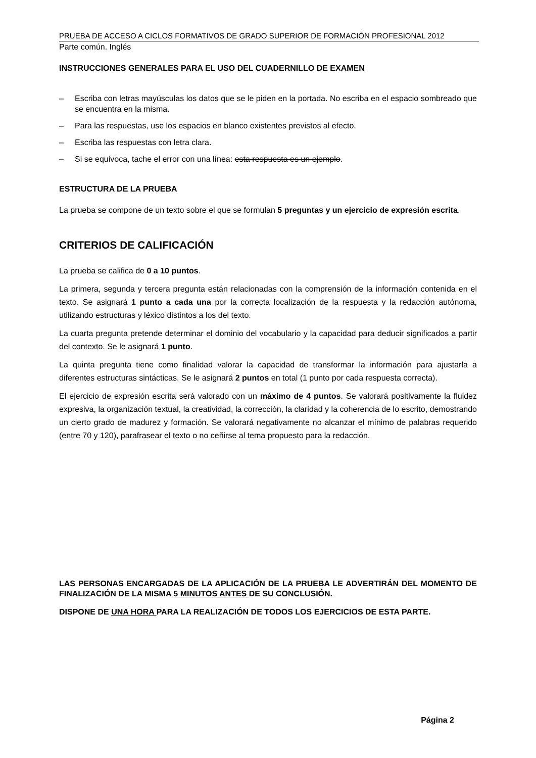PRUEBA DE ACCESO A CICLOS FORMATIVOS DE GRADO SUPERIOR DE FORMACIÓN PROFESIONAL 2012
Parte común. Inglés
INSTRUCCIONES GENERALES PARA EL USO DEL CUADERNILLO DE EXAMEN
– Escriba con letras mayúsculas los datos que se le piden en la portada. No escriba en el espacio sombreado que se encuentra en la misma.
– Para las respuestas, use los espacios en blanco existentes previstos al efecto.
– Escriba las respuestas con letra clara.
– Si se equivoca, tache el error con una línea: esta respuesta es un ejemplo.
ESTRUCTURA DE LA PRUEBA
La prueba se compone de un texto sobre el que se formulan 5 preguntas y un ejercicio de expresión escrita.
CRITERIOS DE CALIFICACIÓN
La prueba se califica de 0 a 10 puntos.
La primera, segunda y tercera pregunta están relacionadas con la comprensión de la información contenida en el texto. Se asignará 1 punto a cada una por la correcta localización de la respuesta y la redacción autónoma, utilizando estructuras y léxico distintos a los del texto.
La cuarta pregunta pretende determinar el dominio del vocabulario y la capacidad para deducir significados a partir del contexto. Se le asignará 1 punto.
La quinta pregunta tiene como finalidad valorar la capacidad de transformar la información para ajustarla a diferentes estructuras sintácticas. Se le asignará 2 puntos en total (1 punto por cada respuesta correcta).
El ejercicio de expresión escrita será valorado con un máximo de 4 puntos. Se valorará positivamente la fluidez expresiva, la organización textual, la creatividad, la corrección, la claridad y la coherencia de lo escrito, demostrando un cierto grado de madurez y formación. Se valorará negativamente no alcanzar el mínimo de palabras requerido (entre 70 y 120), parafrasear el texto o no ceñirse al tema propuesto para la redacción.
LAS PERSONAS ENCARGADAS DE LA APLICACIÓN DE LA PRUEBA LE ADVERTIRÁN DEL MOMENTO DE FINALIZACIÓN DE LA MISMA 5 MINUTOS ANTES DE SU CONCLUSIÓN.
DISPONE DE UNA HORA PARA LA REALIZACIÓN DE TODOS LOS EJERCICIOS DE ESTA PARTE.
Página 2